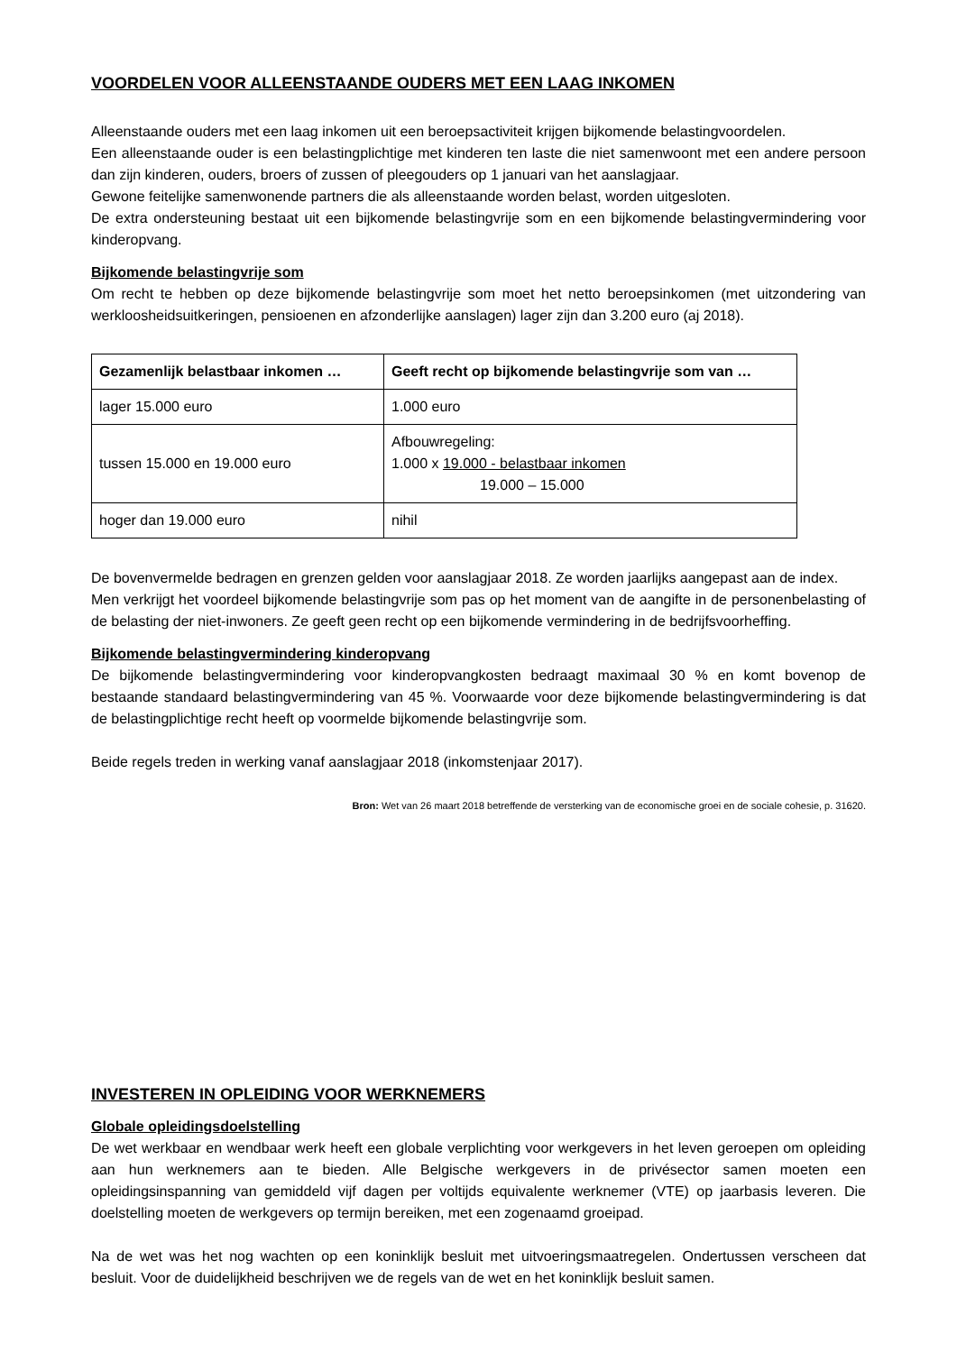VOORDELEN VOOR ALLEENSTAANDE OUDERS MET EEN LAAG INKOMEN
Alleenstaande ouders met een laag inkomen uit een beroepsactiviteit krijgen bijkomende belastingvoordelen.
Een alleenstaande ouder is een belastingplichtige met kinderen ten laste die niet samenwoont met een andere persoon dan zijn kinderen, ouders, broers of zussen of pleegouders op 1 januari van het aanslagjaar.
Gewone feitelijke samenwonende partners die als alleenstaande worden belast, worden uitgesloten.
De extra ondersteuning bestaat uit een bijkomende belastingvrije som en een bijkomende belastingvermindering voor kinderopvang.
Bijkomende belastingvrije som
Om recht te hebben op deze bijkomende belastingvrije som moet het netto beroepsinkomen (met uitzondering van werkloosheidsuitkeringen, pensioenen en afzonderlijke aanslagen) lager zijn dan 3.200 euro (aj 2018).
| Gezamenlijk belastbaar inkomen … | Geeft recht op bijkomende belastingvrije som van … |
| --- | --- |
| lager 15.000 euro | 1.000 euro |
| tussen 15.000 en 19.000 euro | Afbouwregeling: 1.000 x 19.000 - belastbaar inkomen 19.000 – 15.000 |
| hoger dan 19.000 euro | nihil |
De bovenvermelde bedragen en grenzen gelden voor aanslagjaar 2018. Ze worden jaarlijks aangepast aan de index.
Men verkrijgt het voordeel bijkomende belastingvrije som pas op het moment van de aangifte in de personenbelasting of de belasting der niet-inwoners. Ze geeft geen recht op een bijkomende vermindering in de bedrijfsvoorheffing.
Bijkomende belastingvermindering kinderopvang
De bijkomende belastingvermindering voor kinderopvangkosten bedraagt maximaal 30 % en komt bovenop de bestaande standaard belastingvermindering van 45 %. Voorwaarde voor deze bijkomende belastingvermindering is dat de belastingplichtige recht heeft op voormelde bijkomende belastingvrije som.
Beide regels treden in werking vanaf aanslagjaar 2018 (inkomstenjaar 2017).
Bron: Wet van 26 maart 2018 betreffende de versterking van de economische groei en de sociale cohesie, p. 31620.
INVESTEREN IN OPLEIDING VOOR WERKNEMERS
Globale opleidingsdoelstelling
De wet werkbaar en wendbaar werk heeft een globale verplichting voor werkgevers in het leven geroepen om opleiding aan hun werknemers aan te bieden. Alle Belgische werkgevers in de privésector samen moeten een opleidingsinspanning van gemiddeld vijf dagen per voltijds equivalente werknemer (VTE) op jaarbasis leveren. Die doelstelling moeten de werkgevers op termijn bereiken, met een zogenaamd groeipad.
Na de wet was het nog wachten op een koninklijk besluit met uitvoeringsmaatregelen. Ondertussen verscheen dat besluit. Voor de duidelijkheid beschrijven we de regels van de wet en het koninklijk besluit samen.